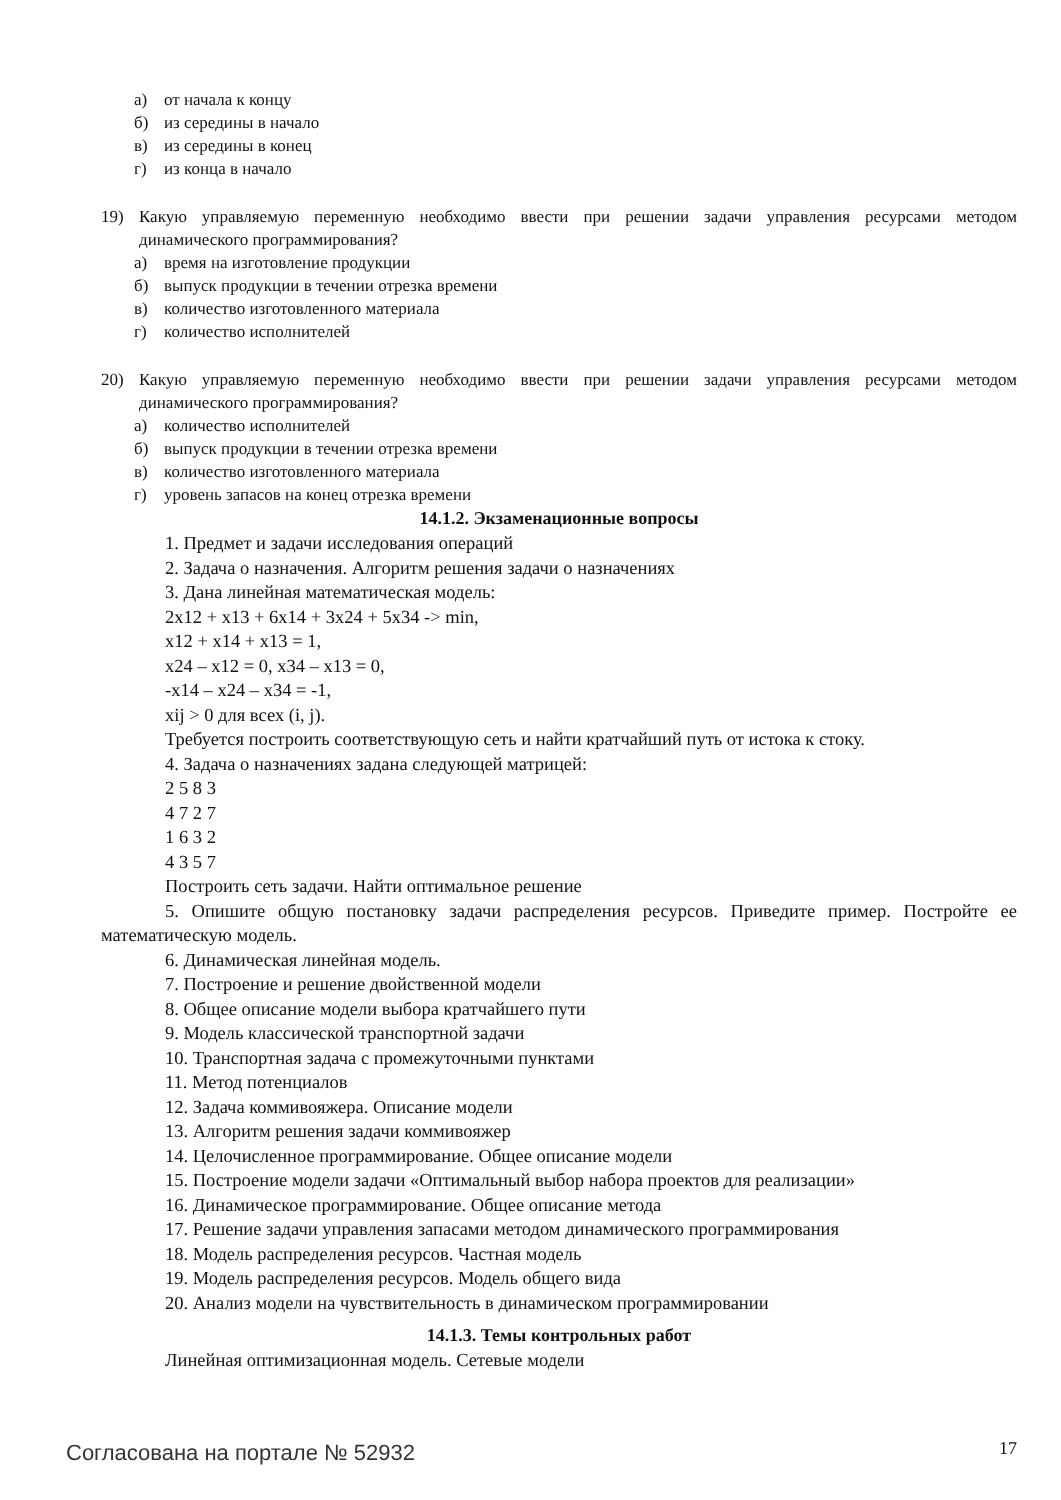а) от начала к концу
б) из середины в начало
в) из середины в конец
г) из конца в начало
19) Какую управляемую переменную необходимо ввести при решении задачи управления ресурсами методом динамического программирования?
а) время на изготовление продукции
б) выпуск продукции в течении отрезка времени
в) количество изготовленного материала
г) количество исполнителей
20) Какую управляемую переменную необходимо ввести при решении задачи управления ресурсами методом динамического программирования?
а) количество исполнителей
б) выпуск продукции в течении отрезка времени
в) количество изготовленного материала
г) уровень запасов на конец отрезка времени
14.1.2. Экзаменационные вопросы
1. Предмет и задачи исследования операций
2. Задача о назначения. Алгоритм решения задачи о назначениях
3. Дана линейная математическая модель:
2x12 + x13 + 6x14 + 3x24 + 5x34 -> min,
x12 + x14 + x13 = 1,
x24 – x12 = 0, x34 – x13 = 0,
-x14 – x24 – x34 = -1,
xij > 0 для всех (i, j).
Требуется построить соответствующую сеть и найти кратчайший путь от истока к стоку.
4. Задача о назначениях задана следующей матрицей:
2 5 8 3
4 7 2 7
1 6 3 2
4 3 5 7
Построить сеть задачи. Найти оптимальное решение
5. Опишите общую постановку задачи распределения ресурсов. Приведите пример. Постройте ее математическую модель.
6. Динамическая линейная модель.
7. Построение и решение двойственной модели
8. Общее описание модели выбора кратчайшего пути
9. Модель классической транспортной задачи
10. Транспортная задача с промежуточными пунктами
11. Метод потенциалов
12. Задача коммивояжера. Описание модели
13. Алгоритм решения задачи коммивояжер
14. Целочисленное программирование. Общее описание модели
15. Построение модели задачи «Оптимальный выбор набора проектов для реализации»
16. Динамическое программирование. Общее описание метода
17. Решение задачи управления запасами методом динамического программирования
18. Модель распределения ресурсов. Частная модель
19. Модель распределения ресурсов. Модель общего вида
20. Анализ модели на чувствительность в динамическом программировании
14.1.3. Темы контрольных работ
Линейная оптимизационная модель. Сетевые модели
Согласована на портале № 52932 17